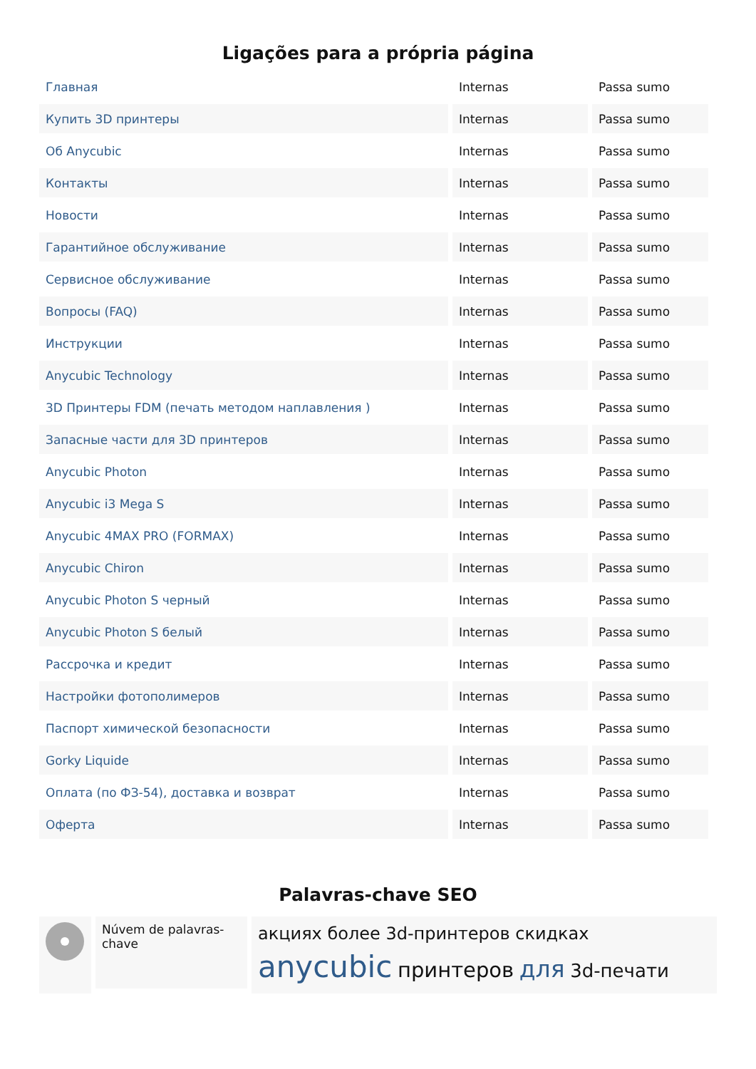Ligações para a própria página
| Главная | Internas | Passa sumo |
| Купить 3D принтеры | Internas | Passa sumo |
| Об Anycubic | Internas | Passa sumo |
| Контакты | Internas | Passa sumo |
| Новости | Internas | Passa sumo |
| Гарантийное обслуживание | Internas | Passa sumo |
| Сервисное обслуживание | Internas | Passa sumo |
| Вопросы (FAQ) | Internas | Passa sumo |
| Инструкции | Internas | Passa sumo |
| Anycubic Technology | Internas | Passa sumo |
| 3D Принтеры FDM (печать методом наплавления ) | Internas | Passa sumo |
| Запасные части для 3D принтеров | Internas | Passa sumo |
| Anycubic Photon | Internas | Passa sumo |
| Anycubic i3 Mega S | Internas | Passa sumo |
| Anycubic 4MAX PRO (FORMAX) | Internas | Passa sumo |
| Anycubic Chiron | Internas | Passa sumo |
| Anycubic Photon S черный | Internas | Passa sumo |
| Anycubic Photon S белый | Internas | Passa sumo |
| Рассрочка и кредит | Internas | Passa sumo |
| Настройки фотополимеров | Internas | Passa sumo |
| Паспорт химической безопасности | Internas | Passa sumo |
| Gorky Liquide | Internas | Passa sumo |
| Оплата (по ФЗ-54), доставка и возврат | Internas | Passa sumo |
| Оферта | Internas | Passa sumo |
Palavras-chave SEO
Núvem de palavras-chave
акциях более 3d-принтеров скидках
anycubic принтеров для 3d-печати